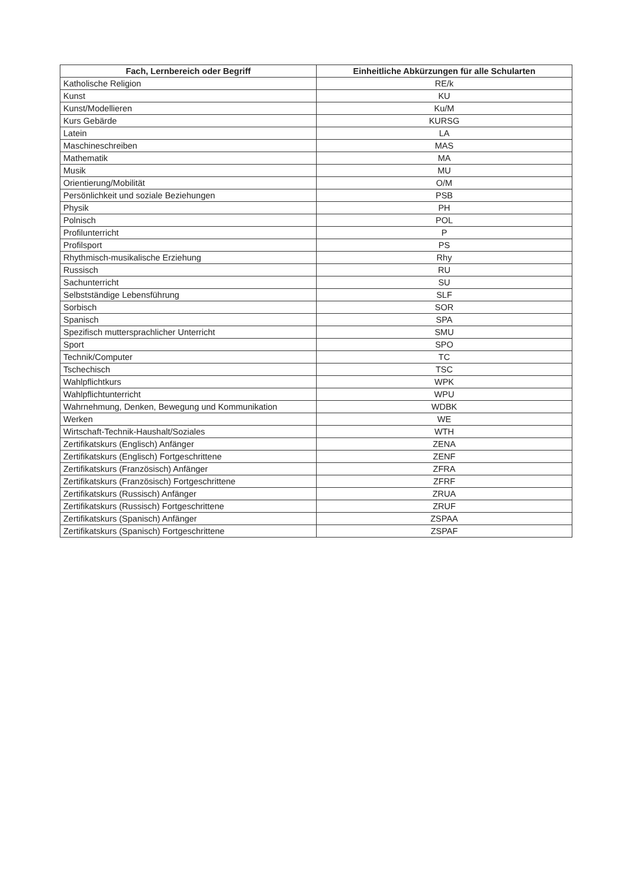| Fach, Lernbereich oder Begriff | Einheitliche Abkürzungen für alle Schularten |
| --- | --- |
| Katholische Religion | RE/k |
| Kunst | KU |
| Kunst/Modellieren | Ku/M |
| Kurs Gebärde | KURSG |
| Latein | LA |
| Maschineschreiben | MAS |
| Mathematik | MA |
| Musik | MU |
| Orientierung/Mobilität | O/M |
| Persönlichkeit und soziale Beziehungen | PSB |
| Physik | PH |
| Polnisch | POL |
| Profilunterricht | P |
| Profilsport | PS |
| Rhythmisch-musikalische Erziehung | Rhy |
| Russisch | RU |
| Sachunterricht | SU |
| Selbstständige Lebensführung | SLF |
| Sorbisch | SOR |
| Spanisch | SPA |
| Spezifisch muttersprachlicher Unterricht | SMU |
| Sport | SPO |
| Technik/Computer | TC |
| Tschechisch | TSC |
| Wahlpflichtkurs | WPK |
| Wahlpflichtunterricht | WPU |
| Wahrnehmung, Denken, Bewegung und Kommunikation | WDBK |
| Werken | WE |
| Wirtschaft-Technik-Haushalt/Soziales | WTH |
| Zertifikatskurs (Englisch) Anfänger | ZENA |
| Zertifikatskurs (Englisch) Fortgeschrittene | ZENF |
| Zertifikatskurs (Französisch) Anfänger | ZFRA |
| Zertifikatskurs (Französisch) Fortgeschrittene | ZFRF |
| Zertifikatskurs (Russisch) Anfänger | ZRUA |
| Zertifikatskurs (Russisch) Fortgeschrittene | ZRUF |
| Zertifikatskurs (Spanisch) Anfänger | ZSPAA |
| Zertifikatskurs (Spanisch) Fortgeschrittene | ZSPAF |